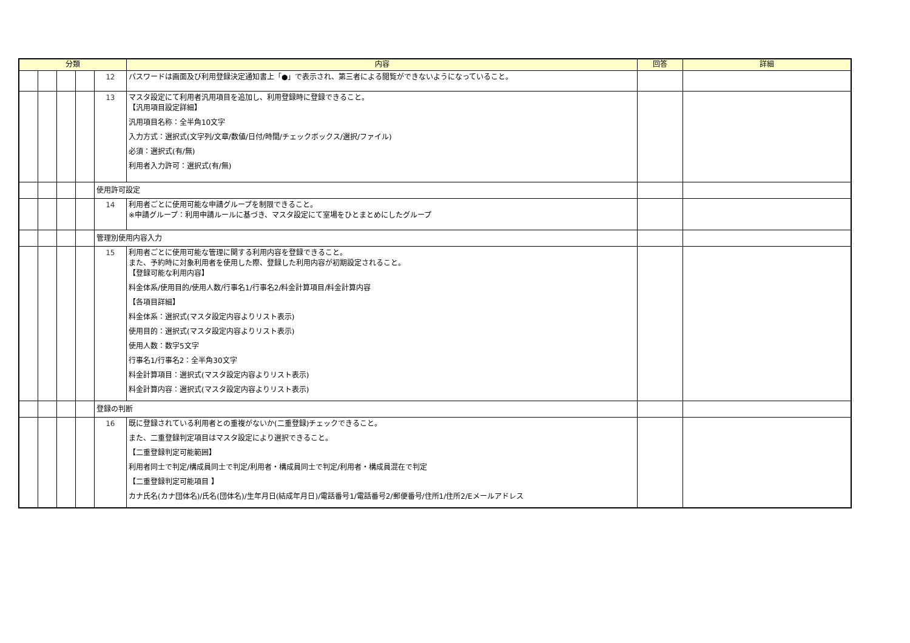| 分類 | | | | | 内容 | 回答 | 詳細 |
| --- | --- | --- | --- | --- | --- | --- | --- |
| | | | | 12 | パスワードは画面及び利用登録決定通知書上「●」で表示され、第三者による閲覧ができないようになっていること。 | | |
| | | | | 13 | マスタ設定にて利用者汎用項目を追加し、利用登録時に登録できること。 【汎用項目設定詳細】 汎用項目名称：全半角10文字 入力方式：選択式(文字列/文章/数値/日付/時間/チェックボックス/選択/ファイル) 必須：選択式(有/無) 利用者入力許可：選択式(有/無) | | |
| | | | | 使用許可設定 | | | |
| | | | | 14 | 利用者ごとに使用可能な申請グループを制限できること。 ※申請グループ：利用申請ルールに基づき、マスタ設定にて室場をひとまとめにしたグループ | | |
| | | | | 管理別使用内容入力 | | | |
| | | | | 15 | 利用者ごとに使用可能な管理に関する利用内容を登録できること。 また、予約時に対象利用者を使用した際、登録した利用内容が初期設定されること。 【登録可能な利用内容】 料金体系/使用目的/使用人数/行事名1/行事名2/料金計算項目/料金計算内容 【各項目詳細】 料金体系：選択式(マスタ設定内容よりリスト表示) 使用目的：選択式(マスタ設定内容よりリスト表示) 使用人数：数字5文字 行事名1/行事名2：全半角30文字 料金計算項目：選択式(マスタ設定内容よりリスト表示) 料金計算内容：選択式(マスタ設定内容よりリスト表示) | | |
| | | | | 登録の判断 | | | |
| | | | | 16 | 既に登録されている利用者との重複がないか(二重登録)チェックできること。 また、二重登録判定項目はマスタ設定により選択できること。 【二重登録判定可能範囲】 利用者同士で判定/構成員同士で判定/利用者・構成員同士で判定/利用者・構成員混在で判定 【二重登録判定可能項目 】 カナ氏名(カナ団体名)/氏名(団体名)/生年月日(結成年月日)/電話番号1/電話番号2/郵便番号/住所1/住所2/Eメールアドレス | | |